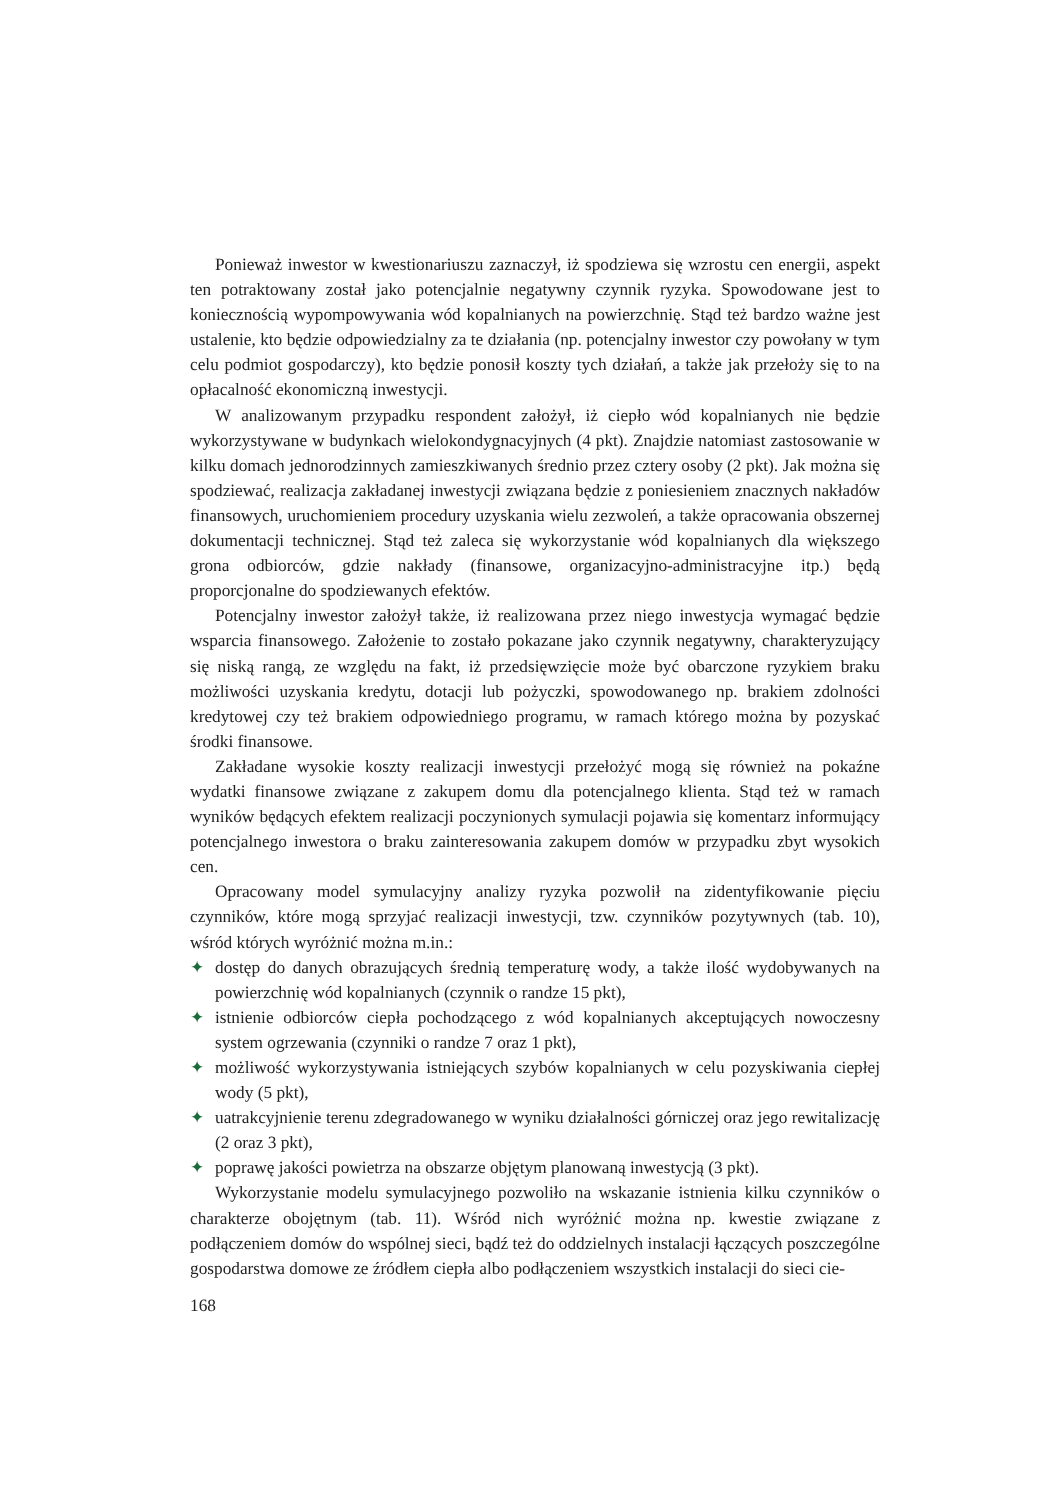Ponieważ inwestor w kwestionariuszu zaznaczył, iż spodziewa się wzrostu cen energii, aspekt ten potraktowany został jako potencjalnie negatywny czynnik ryzyka. Spowodowane jest to koniecznością wypompowywania wód kopalnianych na powierzchnię. Stąd też bardzo ważne jest ustalenie, kto będzie odpowiedzialny za te działania (np. potencjalny inwestor czy powołany w tym celu podmiot gospodarczy), kto będzie ponosił koszty tych działań, a także jak przełoży się to na opłacalność ekonomiczną inwestycji.
W analizowanym przypadku respondent założył, iż ciepło wód kopalnianych nie będzie wykorzystywane w budynkach wielokondygnacyjnych (4 pkt). Znajdzie natomiast zastosowanie w kilku domach jednorodzinnych zamieszkiwanych średnio przez cztery osoby (2 pkt). Jak można się spodziewać, realizacja zakładanej inwestycji związana będzie z poniesieniem znacznych nakładów finansowych, uruchomieniem procedury uzyskania wielu zezwoleń, a także opracowania obszernej dokumentacji technicznej. Stąd też zaleca się wykorzystanie wód kopalnianych dla większego grona odbiorców, gdzie nakłady (finansowe, organizacyjno-administracyjne itp.) będą proporcjonalne do spodziewanych efektów.
Potencjalny inwestor założył także, iż realizowana przez niego inwestycja wymagać będzie wsparcia finansowego. Założenie to zostało pokazane jako czynnik negatywny, charakteryzujący się niską rangą, ze względu na fakt, iż przedsięwzięcie może być obarczone ryzykiem braku możliwości uzyskania kredytu, dotacji lub pożyczki, spowodowanego np. brakiem zdolności kredytowej czy też brakiem odpowiedniego programu, w ramach którego można by pozyskać środki finansowe.
Zakładane wysokie koszty realizacji inwestycji przełożyć mogą się również na pokaźne wydatki finansowe związane z zakupem domu dla potencjalnego klienta. Stąd też w ramach wyników będących efektem realizacji poczynionych symulacji pojawia się komentarz informujący potencjalnego inwestora o braku zainteresowania zakupem domów w przypadku zbyt wysokich cen.
Opracowany model symulacyjny analizy ryzyka pozwolił na zidentyfikowanie pięciu czynników, które mogą sprzyjać realizacji inwestycji, tzw. czynników pozytywnych (tab. 10), wśród których wyróżnić można m.in.:
✦ dostęp do danych obrazujących średnią temperaturę wody, a także ilość wydobywanych na powierzchnię wód kopalnianych (czynnik o randze 15 pkt),
✦ istnienie odbiorców ciepła pochodzącego z wód kopalnianych akceptujących nowoczesny system ogrzewania (czynniki o randze 7 oraz 1 pkt),
✦ możliwość wykorzystywania istniejących szybów kopalnianych w celu pozyskiwania ciepłej wody (5 pkt),
✦ uatrakcyjnienie terenu zdegradowanego w wyniku działalności górniczej oraz jego rewitalizację (2 oraz 3 pkt),
✦ poprawę jakości powietrza na obszarze objętym planowaną inwestycją (3 pkt).
Wykorzystanie modelu symulacyjnego pozwoliło na wskazanie istnienia kilku czynników o charakterze obojętnym (tab. 11). Wśród nich wyróżnić można np. kwestie związane z podłączeniem domów do wspólnej sieci, bądź też do oddzielnych instalacji łączących poszczególne gospodarstwa domowe ze źródłem ciepła albo podłączeniem wszystkich instalacji do sieci cie-
168